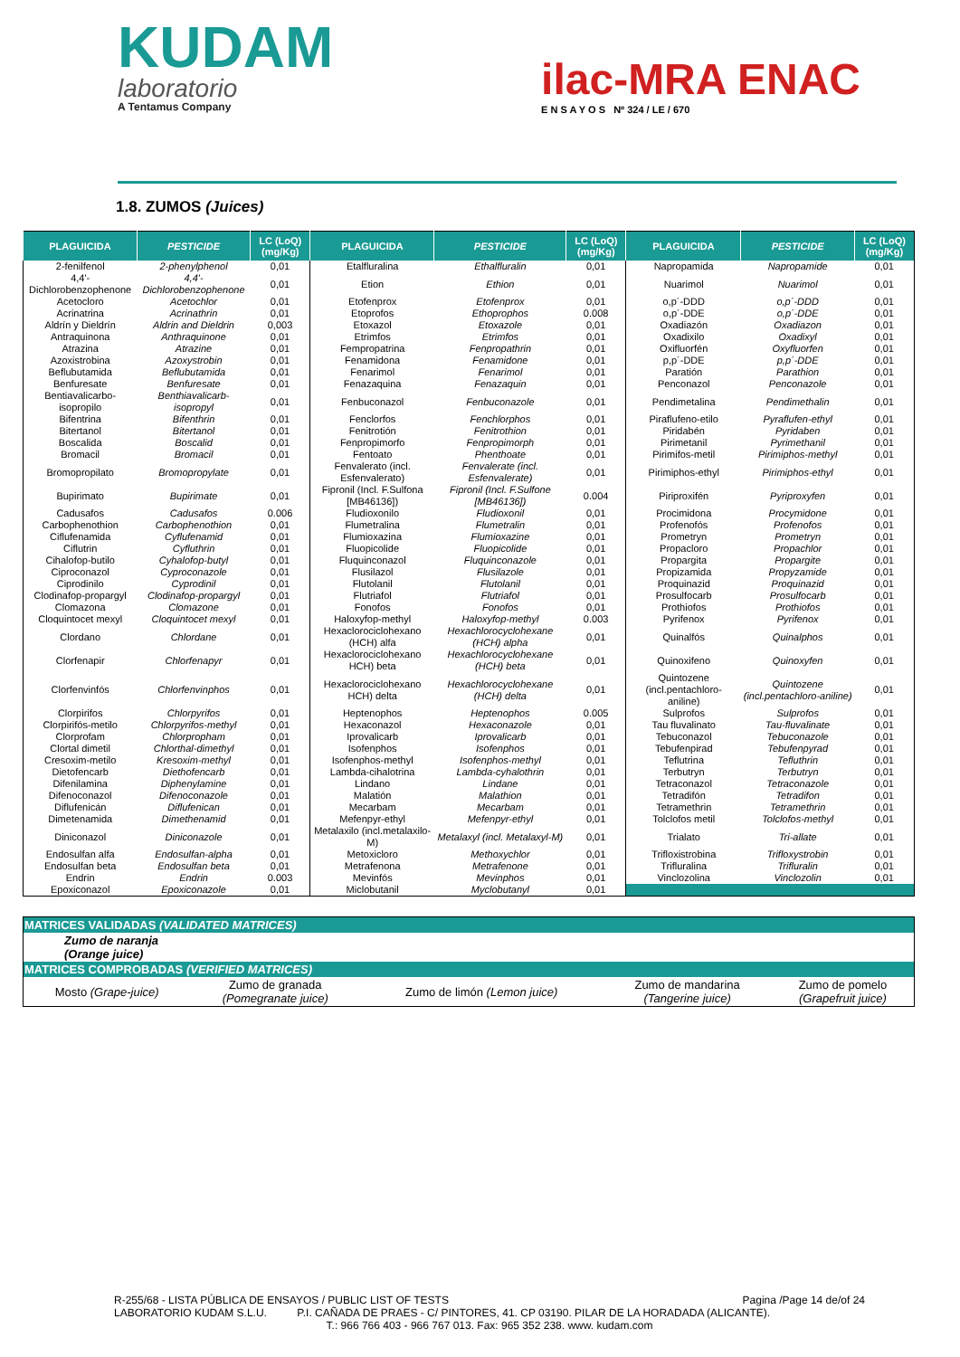KUDAM
laboratorio
A Tentamus Company
ilac-MRA ENAC
E N S A Y O S Nº 324 / LE / 670
1.8. ZUMOS (Juices)
| PLAGUICIDA | PESTICIDE | LC (LoQ) (mg/Kg) | PLAGUICIDA | PESTICIDE | LC (LoQ) (mg/Kg) | PLAGUICIDA | PESTICIDE | LC (LoQ) (mg/Kg) |
| --- | --- | --- | --- | --- | --- | --- | --- | --- |
| 2-fenilfenol | 2-phenylphenol | 0,01 | Etalfluralina | Ethalfluralin | 0,01 | Napropamida | Napropamide | 0,01 |
| 4,4'-Dichlorobenzophenone | 4,4'-Dichlorobenzophenone | 0,01 | Etion | Ethion | 0,01 | Nuarimol | Nuarimol | 0,01 |
| Acetocloro | Acetochlor | 0,01 | Etofenprox | Etofenprox | 0,01 | o,p´-DDD | o,p´-DDD | 0,01 |
| Acrinatrina | Acrinathrin | 0,01 | Etoprofos | Ethoprophos | 0.008 | o,p´-DDE | o,p´-DDE | 0,01 |
| Aldrín y Dieldrín | Aldrin and Dieldrin | 0,003 | Etoxazol | Etoxazole | 0,01 | Oxadiazón | Oxadiazon | 0,01 |
| Antraquinona | Anthraquinone | 0,01 | Etrimfos | Etrimfos | 0,01 | Oxadixilo | Oxadixyl | 0,01 |
| Atrazina | Atrazine | 0,01 | Fempropatrina | Fenpropathrin | 0,01 | Oxifluorfén | Oxyfluorfen | 0,01 |
| Azoxistrobina | Azoxystrobin | 0,01 | Fenamidona | Fenamidone | 0,01 | p,p´-DDE | p,p´-DDE | 0,01 |
| Beflubutamida | Beflubutamida | 0,01 | Fenarimol | Fenarimol | 0,01 | Paratión | Parathion | 0,01 |
| Benfuresate | Benfuresate | 0,01 | Fenazaquina | Fenazaquin | 0,01 | Penconazol | Penconazole | 0,01 |
| Bentiavalicarbo-isopropilo | Benthiavalicarb-isopropyl | 0,01 | Fenbuconazol | Fenbuconazole | 0,01 | Pendimetalina | Pendimethalin | 0,01 |
| Bifentrina | Bifenthrin | 0,01 | Fenclorfos | Fenchlorphos | 0,01 | Piraflufeno-etilo | Pyraflufen-ethyl | 0,01 |
| Bitertanol | Bitertanol | 0,01 | Fenitrotión | Fenitrothion | 0,01 | Piridabén | Pyridaben | 0,01 |
| Boscalida | Boscalid | 0,01 | Fenpropimorfo | Fenpropimorph | 0,01 | Pirimetanil | Pyrimethanil | 0,01 |
| Bromacil | Bromacil | 0,01 | Fentoato | Phenthoate | 0,01 | Pirimifos-metil | Pirimiphos-methyl | 0,01 |
| Bromopropilato | Bromopropylate | 0,01 | Fenvalerato (incl. Esfenvalerato) | Fenvalerate (incl. Esfenvalerate) | 0,01 | Pirimiphos-ethyl | Pirimiphos-ethyl | 0,01 |
| Bupirimato | Bupirimate | 0,01 | Fipronil (Incl. F.Sulfona [MB46136]) | Fipronil (Incl. F.Sulfone [MB46136]) | 0.004 | Piriproxifén | Pyriproxyfen | 0,01 |
| Cadusafos | Cadusafos | 0.006 | Fludioxonilo | Fludioxonil | 0,01 | Procimidona | Procymidone | 0,01 |
| Carbophenothion | Carbophenothion | 0,01 | Flumetralina | Flumetralin | 0,01 | Profenofós | Profenofos | 0,01 |
| Ciflufenamida | Cyflufenamid | 0,01 | Flumioxazina | Flumioxazine | 0,01 | Prometryn | Prometryn | 0,01 |
| Ciflutrin | Cyfluthrin | 0,01 | Fluopicolide | Fluopicolide | 0,01 | Propacloro | Propachlor | 0,01 |
| Cihalofop-butilo | Cyhalofop-butyl | 0,01 | Fluquinconazol | Fluquinconazole | 0,01 | Propargita | Propargite | 0,01 |
| Ciproconazol | Cyproconazole | 0,01 | Flusilazol | Flusilazole | 0,01 | Propizamida | Propyzamide | 0,01 |
| Ciprodinilo | Cyprodinil | 0,01 | Flutolanil | Flutolanil | 0,01 | Proquinazid | Proquinazid | 0,01 |
| Clodinafop-propargyl | Clodinafop-propargyl | 0,01 | Flutriafol | Flutriafol | 0,01 | Prosulfocarb | Prosulfocarb | 0,01 |
| Clomazona | Clomazone | 0,01 | Fonofos | Fonofos | 0,01 | Prothiofos | Prothiofos | 0,01 |
| Cloquintocet mexyl | Cloquintocet mexyl | 0,01 | Haloxyfop-methyl | Haloxyfop-methyl | 0.003 | Pyrifenox | Pyrifenox | 0,01 |
| Clordano | Chlordane | 0,01 | Hexaclorociclohexano (HCH) alfa | Hexachlorocyclohexane (HCH) alpha | 0,01 | Quinalfós | Quinalphos | 0,01 |
| Clorfenapir | Chlorfenapyr | 0,01 | Hexaclorociclohexano HCH) beta | Hexachlorocyclohexane (HCH) beta | 0,01 | Quinoxifeno | Quinoxyfen | 0,01 |
| Clorfenvinfós | Chlorfenvinphos | 0,01 | Hexaclorociclohexano HCH) delta | Hexachlorocyclohexane (HCH) delta | 0,01 | Quintozene (incl.pentachloro- aniline) | Quintozene (incl.pentachloro-aniline) | 0,01 |
| Clorpirifos | Chlorpyrifos | 0,01 | Heptenophos | Heptenophos | 0.005 | Sulprofos | Sulprofos | 0,01 |
| Clorpirifós-metilo | Chlorpyrifos-methyl | 0,01 | Hexaconazol | Hexaconazole | 0,01 | Tau fluvalinato | Tau-fluvalinate | 0,01 |
| Clorprofam | Chlorpropham | 0,01 | Iprovalicarb | Iprovalicarb | 0,01 | Tebuconazol | Tebuconazole | 0,01 |
| Clortal dimetil | Chlorthal-dimethyl | 0,01 | Isofenphos | Isofenphos | 0,01 | Tebufenpirad | Tebufenpyrad | 0,01 |
| Cresoxim-metilo | Kresoxim-methyl | 0,01 | Isofenphos-methyl | Isofenphos-methyl | 0,01 | Teflutrina | Tefluthrin | 0,01 |
| Dietofencarb | Diethofencarb | 0,01 | Lambda-cihalotrina | Lambda-cyhalothrin | 0,01 | Terbutryn | Terbutryn | 0,01 |
| Difenilamina | Diphenylamine | 0,01 | Lindano | Lindane | 0,01 | Tetraconazol | Tetraconazole | 0,01 |
| Difenoconazol | Difenoconazole | 0,01 | Malatión | Malathion | 0,01 | Tetradifón | Tetradifon | 0,01 |
| Diflufenicán | Diflufenican | 0,01 | Mecarbam | Mecarbam | 0,01 | Tetramethrin | Tetramethrin | 0,01 |
| Dimetenamida | Dimethenamid | 0,01 | Mefenpyr-ethyl | Mefenpyr-ethyl | 0,01 | Tolclofos metil | Tolclofos-methyl | 0,01 |
| Diniconazol | Diniconazole | 0,01 | Metalaxilo (incl.metalaxilo-M) | Metalaxyl (incl. Metalaxyl-M) | 0,01 | Trialato | Tri-allate | 0,01 |
| Endosulfan alfa | Endosulfan-alpha | 0,01 | Metoxicloro | Methoxychlor | 0,01 | Trifloxistrobina | Trifloxystrobin | 0,01 |
| Endosulfan beta | Endosulfan beta | 0,01 | Metrafenona | Metrafenone | 0,01 | Trifluralina | Trifluralin | 0,01 |
| Endrin | Endrin | 0.003 | Mevinfós | Mevinphos | 0,01 | Vinclozolina | Vinclozolin | 0,01 |
| Epoxiconazol | Epoxiconazole | 0,01 | Miclobutanil | Myclobutanyl | 0,01 | | | |
| MATRICES VALIDADAS (VALIDATED MATRICES) | | | | |
| Zumo de naranja (Orange juice) | | | | |
| MATRICES COMPROBADAS (VERIFIED MATRICES) | | | | |
| Mosto (Grape-juice) | Zumo de granada (Pomegranate juice) | Zumo de limón (Lemon juice) | Zumo de mandarina (Tangerine juice) | Zumo de pomelo (Grapefruit juice) |
R-255/68 - LISTA PÚBLICA DE ENSAYOS / PUBLIC LIST OF TESTS Pagina /Page 14 de/of 24
LABORATORIO KUDAM S.L.U. P.I. CAÑADA DE PRAES - C/ PINTORES, 41. CP 03190. PILAR DE LA HORADADA (ALICANTE).
T.: 966 766 403 - 966 767 013. Fax: 965 352 238. www. kudam.com